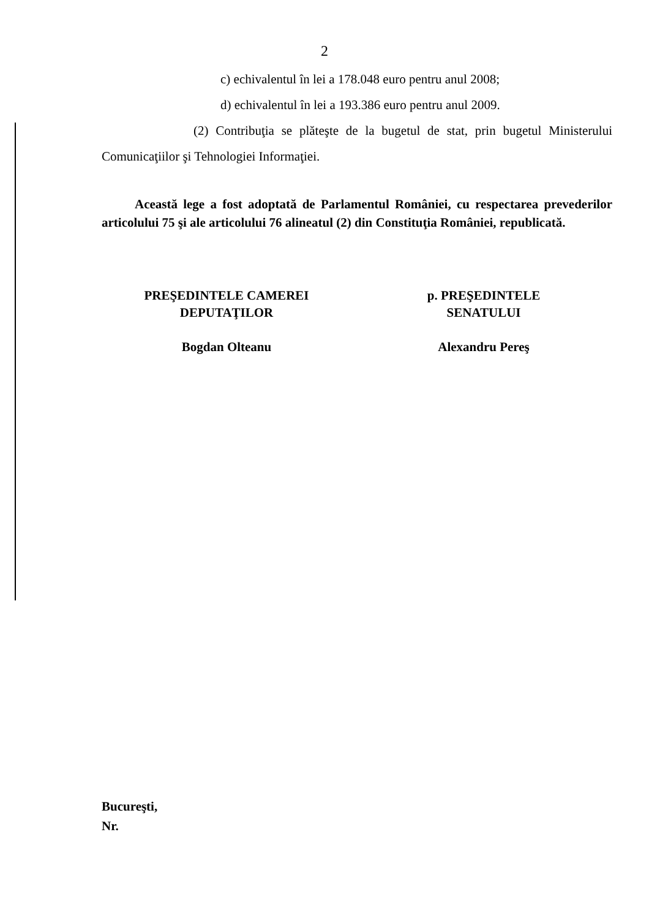2
c) echivalentul în lei a 178.048 euro pentru anul 2008;
d) echivalentul în lei a 193.386 euro pentru anul 2009.
(2) Contribuţia se plăteşte de la bugetul de stat, prin bugetul Ministerului Comunicaţiilor şi Tehnologiei Informaţiei.
Această lege a fost adoptată de Parlamentul României, cu respectarea prevederilor articolului 75 şi ale articolului 76 alineatul (2) din Constituţia României, republicată.
PREŞEDINTELE CAMEREI
DEPUTAŢILOR
Bogdan Olteanu
p. PREŞEDINTELE
SENATULUI
Alexandru Pereş
Bucureşti,
Nr.